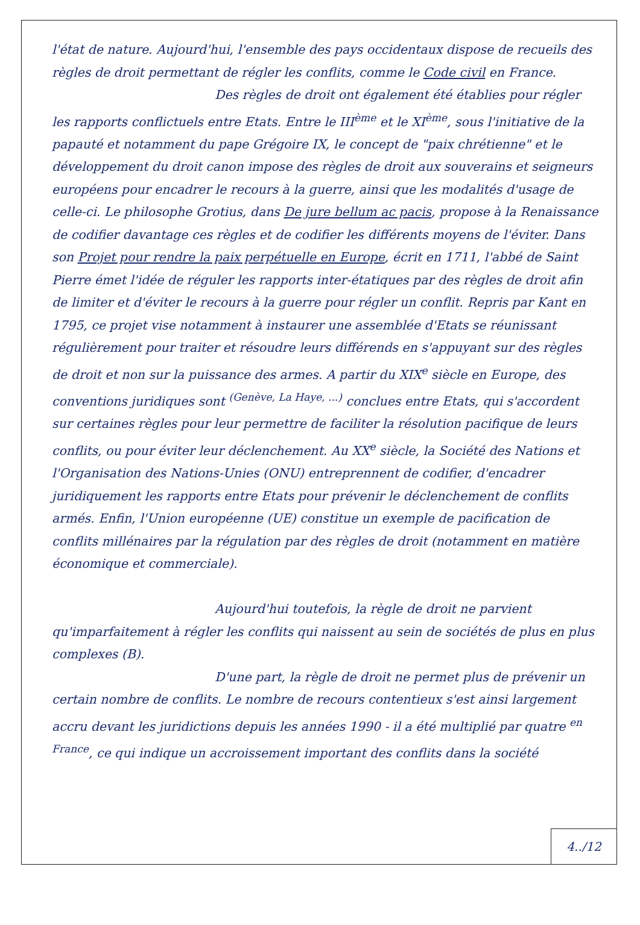l'état de nature. Aujourd'hui, l'ensemble des pays occidentaux dispose de recueils des règles de droit permettant de régler les conflits, comme le Code civil en France.
Des règles de droit ont également été établies pour régler les rapports conflictuels entre Etats. Entre le III<sup>ème</sup> et le XI<sup>ème</sup>, sous l'initiative de la papauté et notamment du pape Grégoire IX, le concept de "paix chrétienne" et le développement du droit canon impose des règles de droit aux souverains et seigneurs européens pour encadrer le recours à la guerre, ainsi que les modalités d'usage de celle-ci. Le philosophe Grotius, dans De jure bellum ac pacis, propose à la Renaissance de codifier davantage ces règles et de codifier les différents moyens de l'éviter. Dans son Projet pour rendre la paix perpétuelle en Europe, écrit en 1711, l'abbé de Saint Pierre émet l'idée de réguler les rapports inter-étatiques par des règles de droit afin de limiter et d'éviter le recours à la guerre pour régler un conflit. Repris par Kant en 1795, ce projet vise notamment à instaurer une assemblée d'Etats se réunissant régulièrement pour traiter et résoudre leurs différends en s'appuyant sur des règles de droit et non sur la puissance des armes. A partir du XIX<sup>e</sup> siècle en Europe, des conventions juridiques sont <sup>(Genève, La Haye, ...)</sup> conclues entre Etats, qui s'accordent sur certaines règles pour leur permettre de faciliter la résolution pacifique de leurs conflits, ou pour éviter leur déclenchement. Au XX<sup>e</sup> siècle, la Société des Nations et l'Organisation des Nations-Unies (ONU) entreprennent de codifier, d'encadrer juridiquement les rapports entre Etats pour prévenir le déclenchement de conflits armés. Enfin, l'Union européenne (UE) constitue un exemple de pacification de conflits millénaires par la régulation par des règles de droit (notamment en matière économique et commerciale).
Aujourd'hui toutefois, la règle de droit ne parvient qu'imparfaitement à régler les conflits qui naissent au sein de sociétés de plus en plus complexes (B).
D'une part, la règle de droit ne permet plus de prévenir un certain nombre de conflits. Le nombre de recours contentieux s'est ainsi largement accru devant les juridictions depuis les années 1990 - il a été multiplié par quatre <sup>en France</sup>, ce qui indique un accroissement important des conflits dans la société
4../12